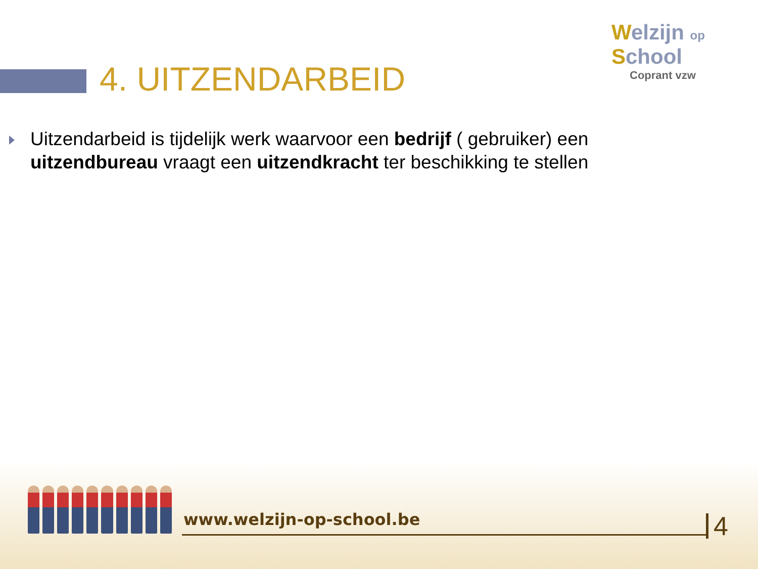4. UITZENDARBEID
Welzijn op
School
Coprant vzw
Uitzendarbeid is tijdelijk werk waarvoor een bedrijf ( gebruiker) een uitzendbureau vraagt een uitzendkracht ter beschikking te stellen
www.welzijn-op-school.be 4